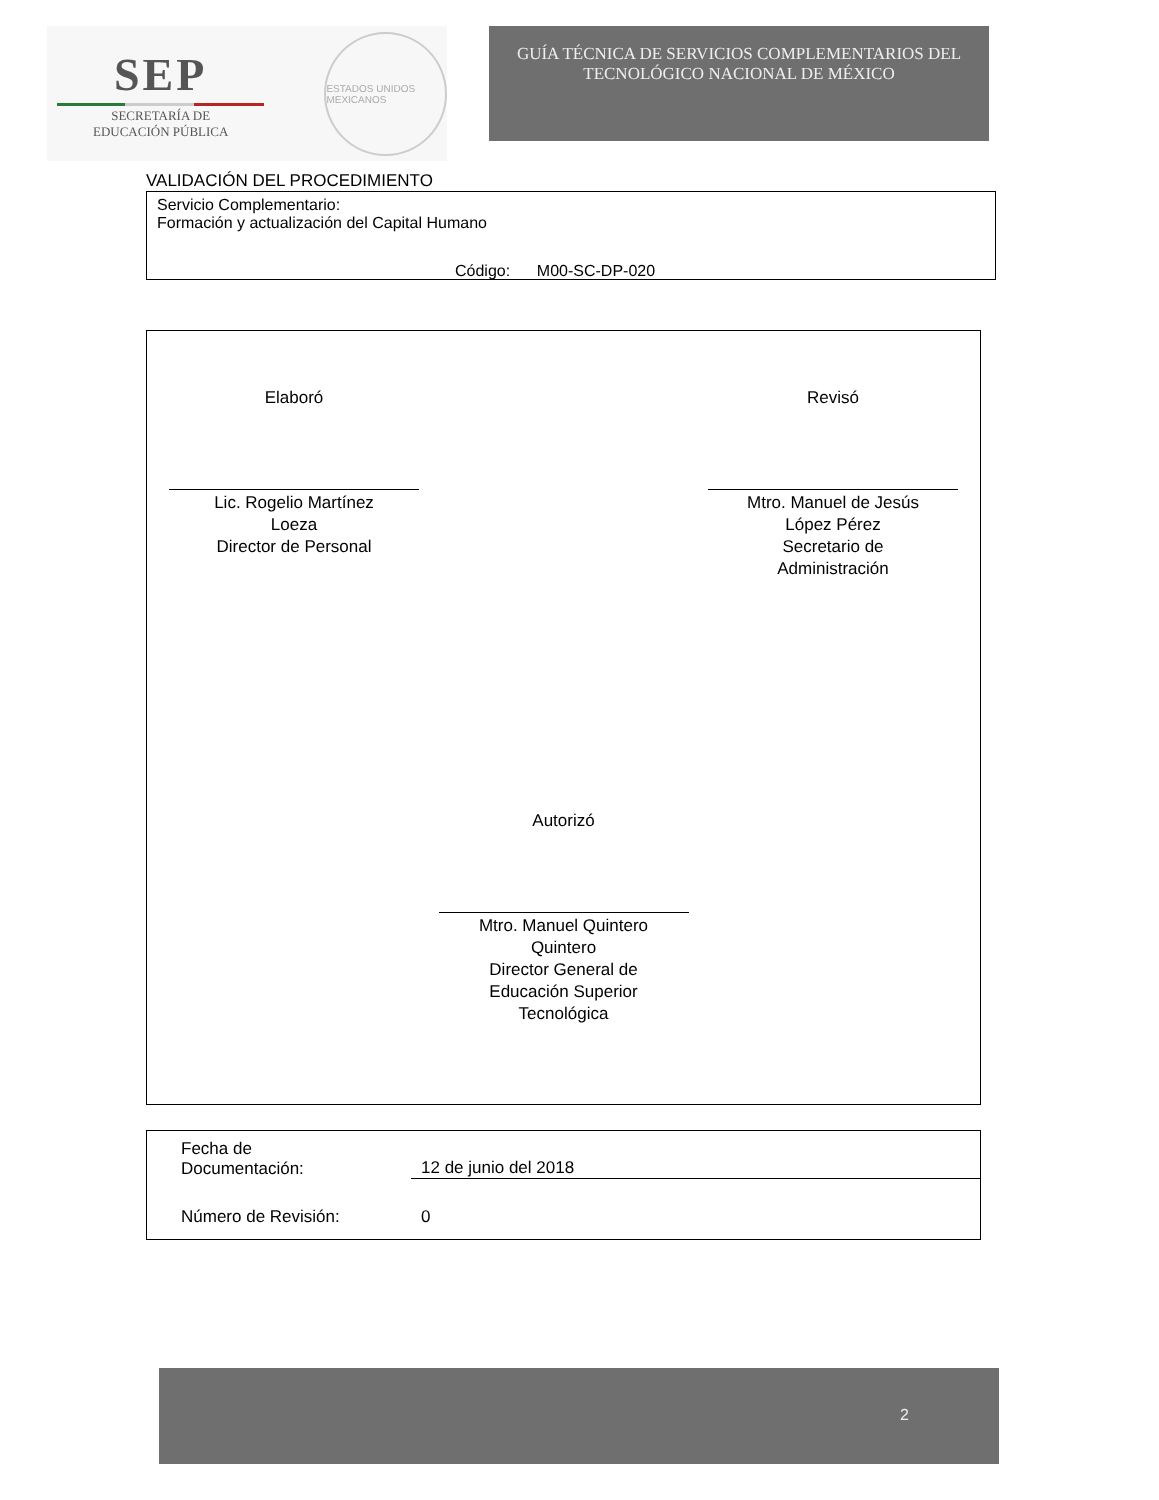SEP
SECRETARÍA DE
EDUCACIÓN PÚBLICA
ESTADOS UNIDOS MEXICANOS
GUÍA TÉCNICA DE SERVICIOS COMPLEMENTARIOS DEL
TECNOLÓGICO NACIONAL DE MÉXICO
VALIDACIÓN DEL PROCEDIMIENTO
Servicio Complementario:
Formación y actualización del Capital Humano
Código: M00-SC-DP-020
Elaboró
Lic. Rogelio Martínez
Loeza
Director de Personal
Revisó
Mtro. Manuel de Jesús
López Pérez
Secretario de
Administración
Autorizó
Mtro. Manuel Quintero
Quintero
Director General de
Educación Superior
Tecnológica
Fecha de
Documentación:
12 de junio del 2018
Número de Revisión: 0
2